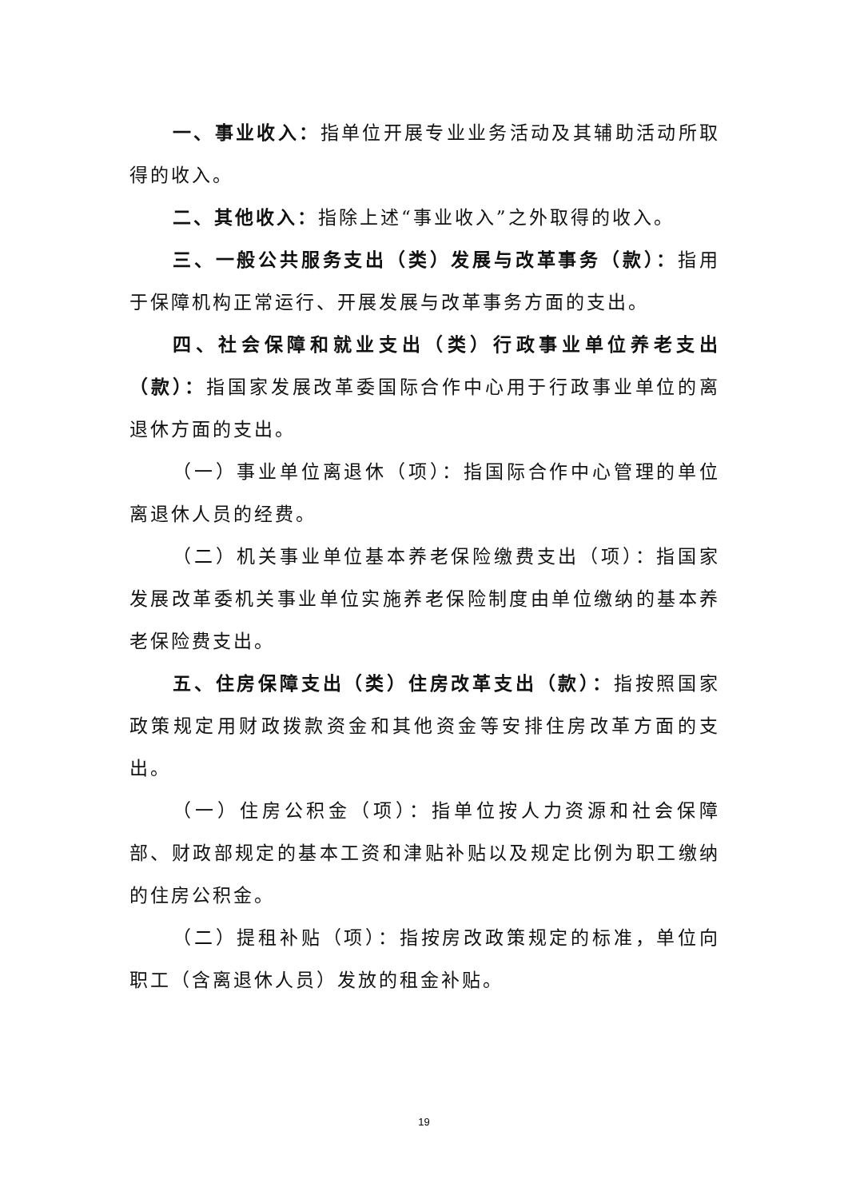一、事业收入：指单位开展专业业务活动及其辅助活动所取得的收入。
二、其他收入：指除上述“事业收入”之外取得的收入。
三、一般公共服务支出（类）发展与改革事务（款）：指用于保障机构正常运行、开展发展与改革事务方面的支出。
四、社会保障和就业支出（类）行政事业单位养老支出（款）：指国家发展改革委国际合作中心用于行政事业单位的离退休方面的支出。
（一）事业单位离退休（项）：指国际合作中心管理的单位离退休人员的经费。
（二）机关事业单位基本养老保险缴费支出（项）：指国家发展改革委机关事业单位实施养老保险制度由单位缴纳的基本养老保险费支出。
五、住房保障支出（类）住房改革支出（款）：指按照国家政策规定用财政拨款资金和其他资金等安排住房改革方面的支出。
（一）住房公积金（项）：指单位按人力资源和社会保障部、财政部规定的基本工资和津贴补贴以及规定比例为职工缴纳的住房公积金。
（二）提租补贴（项）：指按房改政策规定的标准，单位向职工（含离退休人员）发放的租金补贴。
19